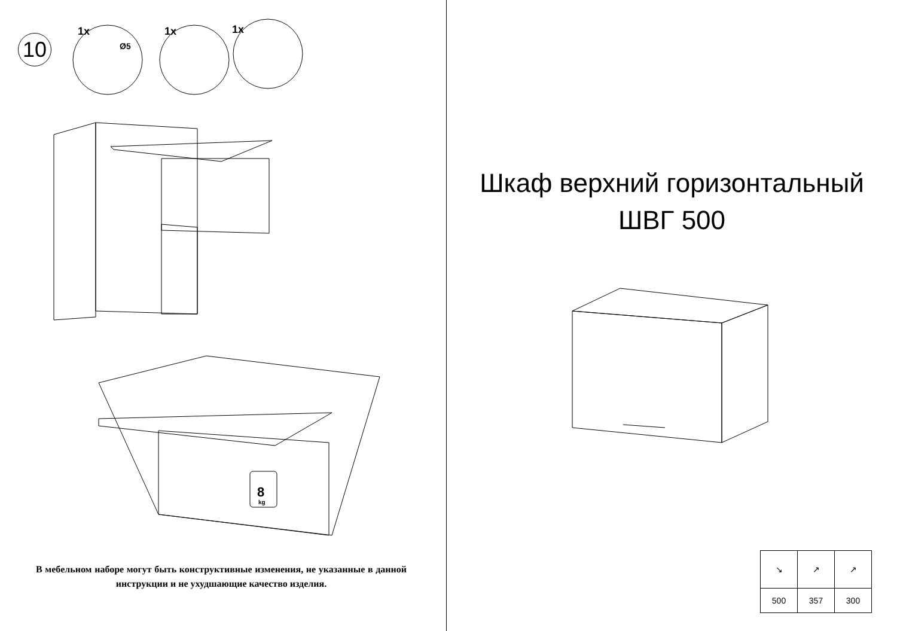10
1x
1x
1x
Ø5
8
kg
В мебельном наборе могут быть конструктивные изменения, не указанные в данной инструкции и не ухудшающие качество изделия.
Шкаф верхний горизонтальный
ШВГ 500
| ↘ | ↗ | ↗ |
| 500 | 357 | 300 |